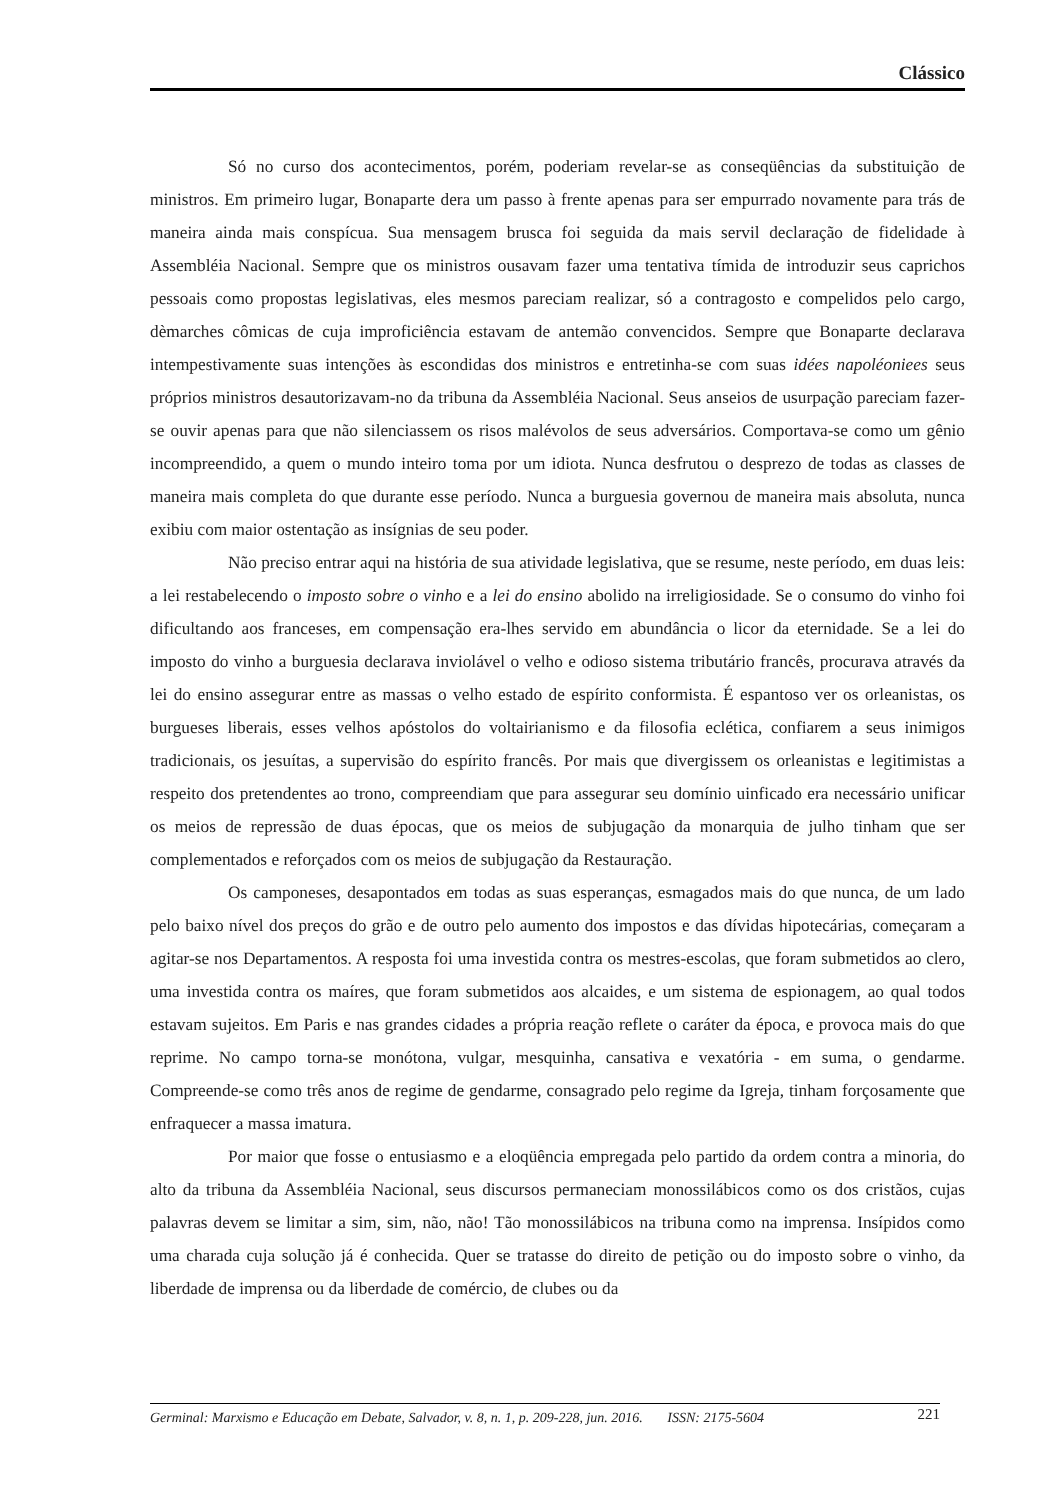Clássico
Só no curso dos acontecimentos, porém, poderiam revelar-se as conseqüências da substituição de ministros. Em primeiro lugar, Bonaparte dera um passo à frente apenas para ser empurrado novamente para trás de maneira ainda mais conspícua. Sua mensagem brusca foi seguida da mais servil declaração de fidelidade à Assembléia Nacional. Sempre que os ministros ousavam fazer uma tentativa tímida de introduzir seus caprichos pessoais como propostas legislativas, eles mesmos pareciam realizar, só a contragosto e compelidos pelo cargo, dèmarches cômicas de cuja improficiência estavam de antemão convencidos. Sempre que Bonaparte declarava intempestivamente suas intenções às escondidas dos ministros e entretinha-se com suas idées napoléoniees seus próprios ministros desautorizavam-no da tribuna da Assembléia Nacional. Seus anseios de usurpação pareciam fazer-se ouvir apenas para que não silenciassem os risos malévolos de seus adversários. Comportava-se como um gênio incompreendido, a quem o mundo inteiro toma por um idiota. Nunca desfrutou o desprezo de todas as classes de maneira mais completa do que durante esse período. Nunca a burguesia governou de maneira mais absoluta, nunca exibiu com maior ostentação as insígnias de seu poder.
Não preciso entrar aqui na história de sua atividade legislativa, que se resume, neste período, em duas leis: a lei restabelecendo o imposto sobre o vinho e a lei do ensino abolido na irreligiosidade. Se o consumo do vinho foi dificultando aos franceses, em compensação era-lhes servido em abundância o licor da eternidade. Se a lei do imposto do vinho a burguesia declarava inviolável o velho e odioso sistema tributário francês, procurava através da lei do ensino assegurar entre as massas o velho estado de espírito conformista. É espantoso ver os orleanistas, os burgueses liberais, esses velhos apóstolos do voltairianismo e da filosofia eclética, confiarem a seus inimigos tradicionais, os jesuítas, a supervisão do espírito francês. Por mais que divergissem os orleanistas e legitimistas a respeito dos pretendentes ao trono, compreendiam que para assegurar seu domínio uinficado era necessário unificar os meios de repressão de duas épocas, que os meios de subjugação da monarquia de julho tinham que ser complementados e reforçados com os meios de subjugação da Restauração.
Os camponeses, desapontados em todas as suas esperanças, esmagados mais do que nunca, de um lado pelo baixo nível dos preços do grão e de outro pelo aumento dos impostos e das dívidas hipotecárias, começaram a agitar-se nos Departamentos. A resposta foi uma investida contra os mestres-escolas, que foram submetidos ao clero, uma investida contra os maíres, que foram submetidos aos alcaides, e um sistema de espionagem, ao qual todos estavam sujeitos. Em Paris e nas grandes cidades a própria reação reflete o caráter da época, e provoca mais do que reprime. No campo torna-se monótona, vulgar, mesquinha, cansativa e vexatória - em suma, o gendarme. Compreende-se como três anos de regime de gendarme, consagrado pelo regime da Igreja, tinham forçosamente que enfraquecer a massa imatura.
Por maior que fosse o entusiasmo e a eloqüência empregada pelo partido da ordem contra a minoria, do alto da tribuna da Assembléia Nacional, seus discursos permaneciam monossilábicos como os dos cristãos, cujas palavras devem se limitar a sim, sim, não, não! Tão monossilábicos na tribuna como na imprensa. Insípidos como uma charada cuja solução já é conhecida. Quer se tratasse do direito de petição ou do imposto sobre o vinho, da liberdade de imprensa ou da liberdade de comércio, de clubes ou da
Germinal: Marxismo e Educação em Debate, Salvador, v. 8, n. 1, p. 209-228, jun. 2016. ISSN: 2175-5604 221